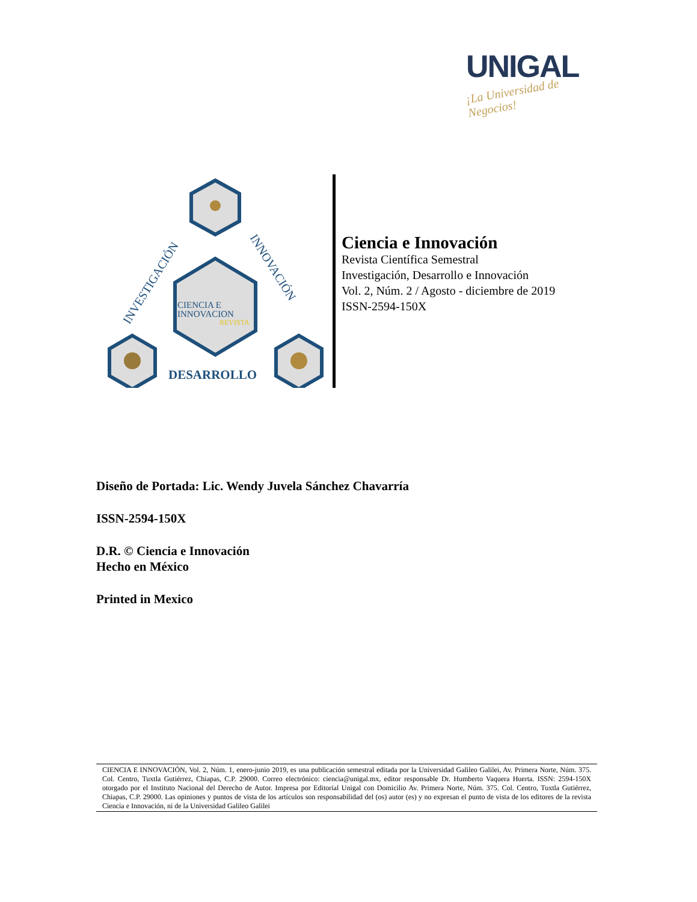UNIGAL
¡La Universidad de Negocios!
CIENCIA E
INNOVACION
REVISTA
DESARROLLO
INVESTIGACIÓN
INNOVACIÓN
Ciencia e Innovación
Revista Científica Semestral
Investigación, Desarrollo e Innovación
Vol. 2, Núm. 2 / Agosto - diciembre de 2019
ISSN-2594-150X
Diseño de Portada: Lic. Wendy Juvela Sánchez Chavarría
ISSN-2594-150X
D.R. © Ciencia e Innovación
Hecho en México
Printed in Mexico
CIENCIA E INNOVACIÓN, Vol. 2, Núm. 1, enero-junio 2019, es una publicación semestral editada por la Universidad Galileo Galilei, Av. Primera Norte, Núm. 375. Col. Centro, Tuxtla Gutiérrez, Chiapas, C.P. 29000. Correo electrónico: ciencia@unigal.mx, editor responsable Dr. Humberto Vaquera Huerta. ISSN: 2594-150X otorgado por el Instituto Nacional del Derecho de Autor. Impresa por Editorial Unigal con Domicilio Av. Primera Norte, Núm. 375. Col. Centro, Tuxtla Gutiérrez, Chiapas, C.P. 29000. Las opiniones y puntos de vista de los artículos son responsabilidad del (os) autor (es) y no expresan el punto de vista de los editores de la revista Ciencia e Innovación, ni de la Universidad Galileo Galilei